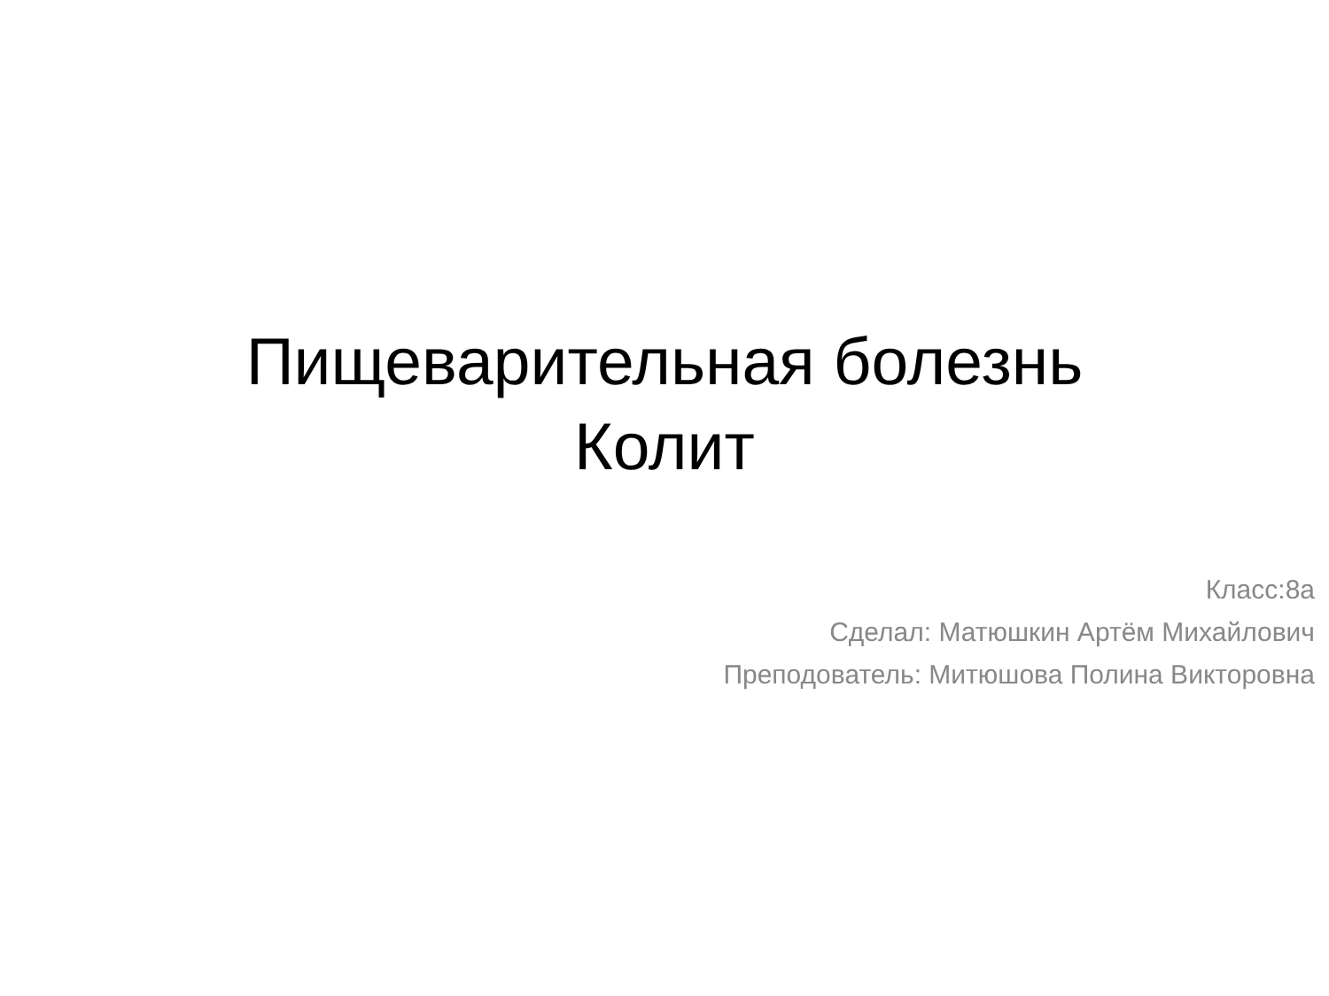Пищеварительная болезнь
Колит
Класс:8а
Сделал: Матюшкин Артём Михайлович
Преподователь: Митюшова Полина Викторовна